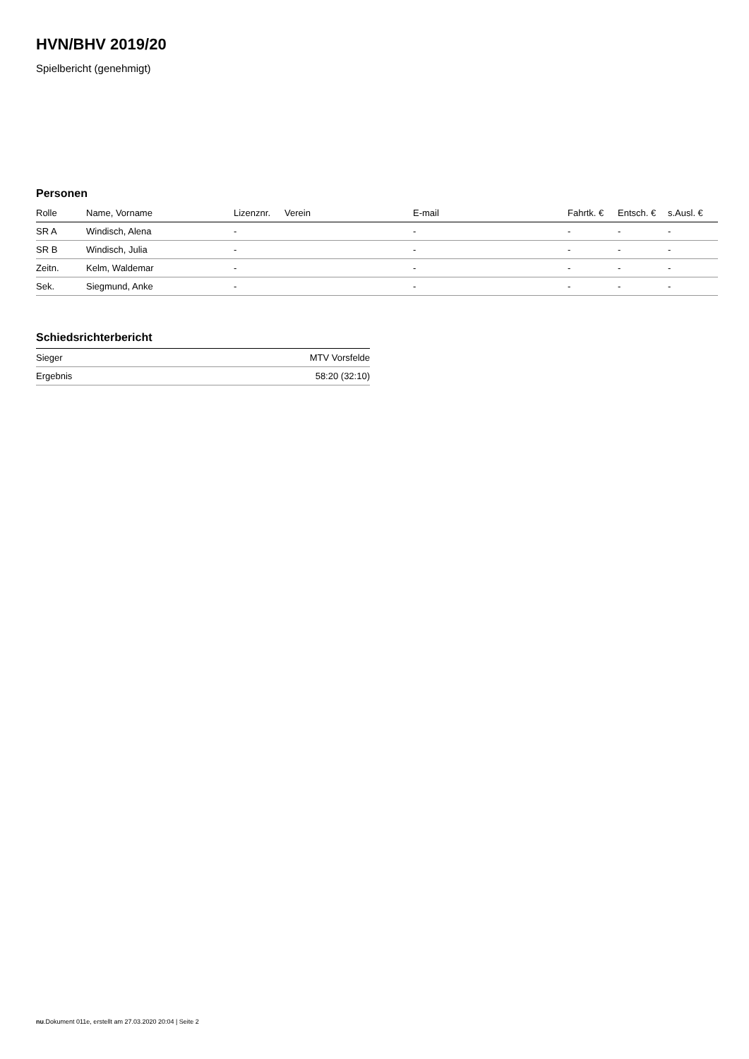HVN/BHV 2019/20
Spielbericht (genehmigt)
Personen
| Rolle | Name, Vorname | Lizenznr. | Verein | E-mail | Fahrtk. € | Entsch. € | s.Ausl. € |
| --- | --- | --- | --- | --- | --- | --- | --- |
| SR A | Windisch, Alena | - | | - | - | - | - |
| SR B | Windisch, Julia | - | | - | - | - | - |
| Zeitn. | Kelm, Waldemar | - | | - | - | - | - |
| Sek. | Siegmund, Anke | - | | - | - | - | - |
Schiedsrichterbericht
| Sieger | MTV Vorsfelde |
| Ergebnis | 58:20 (32:10) |
nu.Dokument 011e, erstellt am 27.03.2020 20:04 | Seite 2